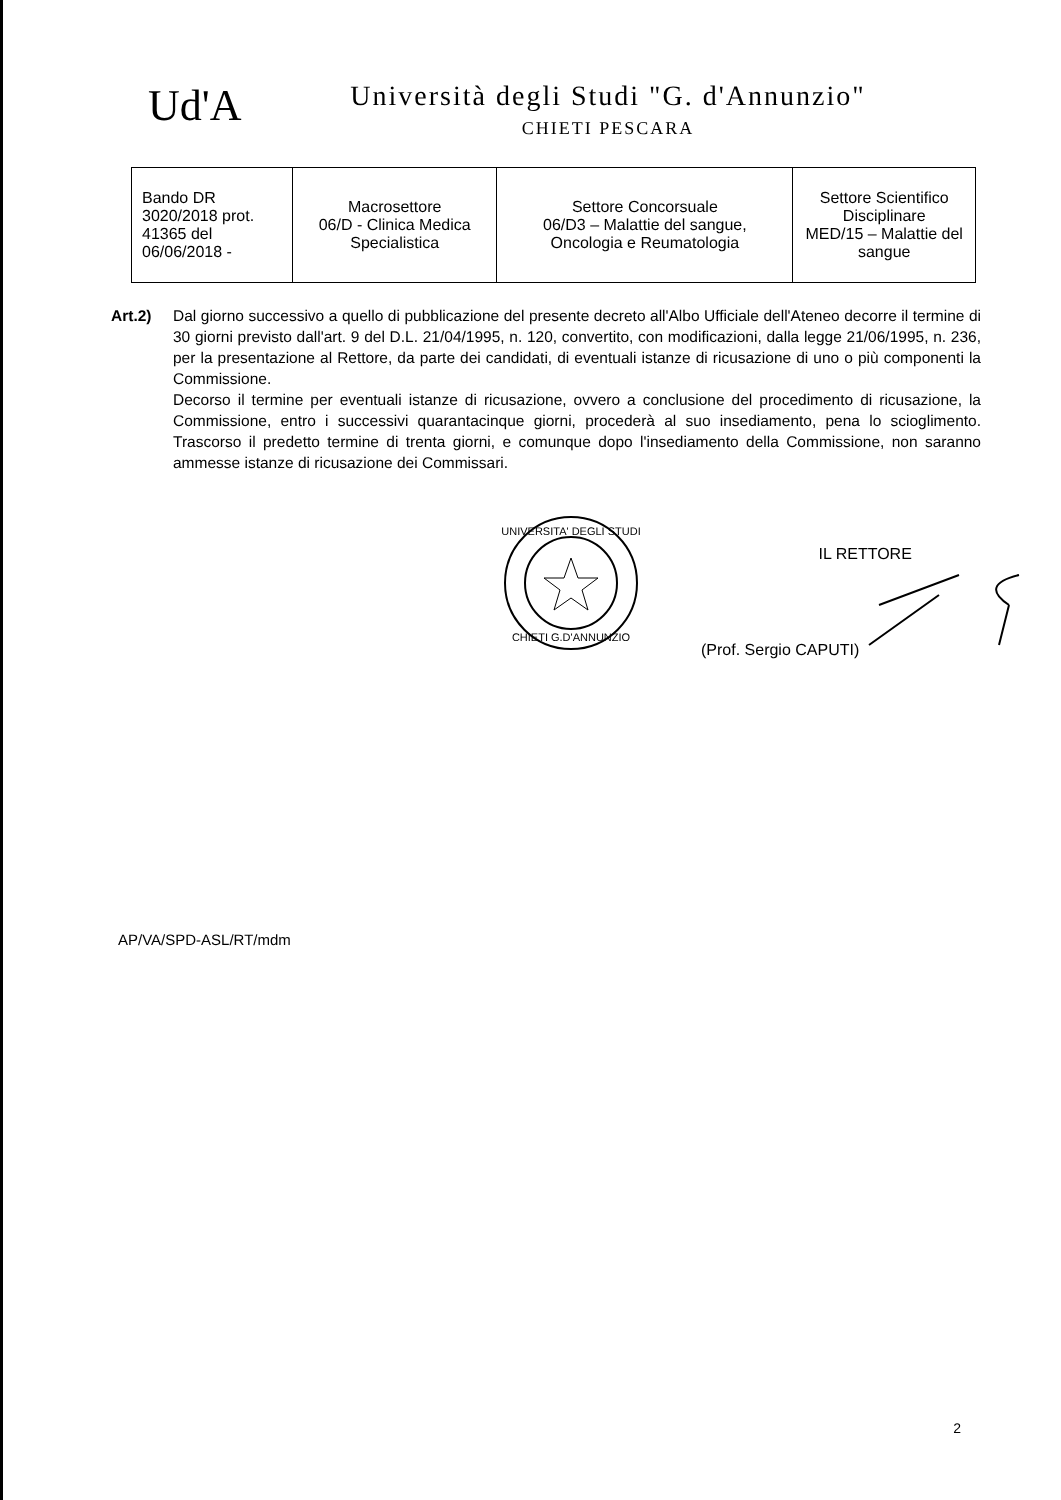Ud'A
Università degli Studi "G. d'Annunzio"
CHIETI PESCARA
| Bando DR 3020/2018 prot. 41365 del 06/06/2018 - | Macrosettore 06/D - Clinica Medica Specialistica | Settore Concorsuale 06/D3 – Malattie del sangue, Oncologia e Reumatologia | Settore Scientifico Disciplinare MED/15 – Malattie del sangue |
Art.2) Dal giorno successivo a quello di pubblicazione del presente decreto all'Albo Ufficiale dell'Ateneo decorre il termine di 30 giorni previsto dall'art. 9 del D.L. 21/04/1995, n. 120, convertito, con modificazioni, dalla legge 21/06/1995, n. 236, per la presentazione al Rettore, da parte dei candidati, di eventuali istanze di ricusazione di uno o più componenti la Commissione.
Decorso il termine per eventuali istanze di ricusazione, ovvero a conclusione del procedimento di ricusazione, la Commissione, entro i successivi quarantacinque giorni, procederà al suo insediamento, pena lo scioglimento. Trascorso il predetto termine di trenta giorni, e comunque dopo l'insediamento della Commissione, non saranno ammesse istanze di ricusazione dei Commissari.
UNIVERSITA' DEGLI STUDI
CHIETI G.D'ANNUNZIO
IL RETTORE
(Prof. Sergio CAPUTI)
AP/VA/SPD-ASL/RT/mdm
2